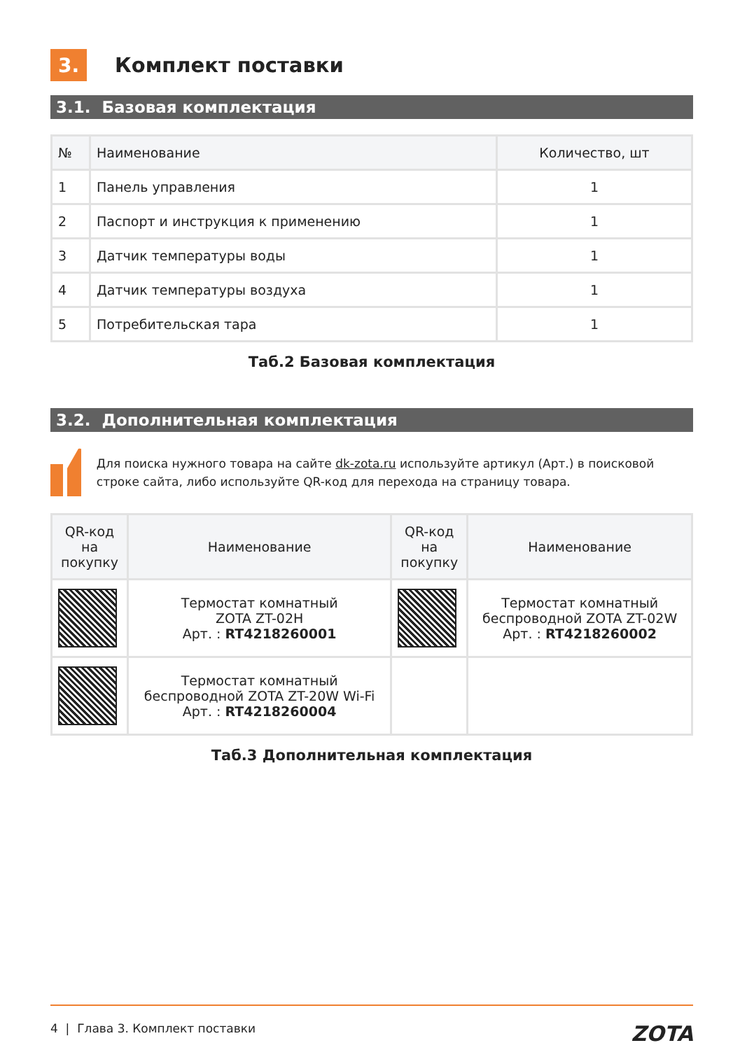3.
Комплект поставки
3.1. Базовая комплектация
| № | Наименование | Количество, шт |
| --- | --- | --- |
| 1 | Панель управления | 1 |
| 2 | Паспорт и инструкция к применению | 1 |
| 3 | Датчик температуры воды | 1 |
| 4 | Датчик температуры воздуха | 1 |
| 5 | Потребительская тара | 1 |
Таб.2 Базовая комплектация
3.2. Дополнительная комплектация
Для поиска нужного товара на сайте dk-zota.ru используйте артикул (Арт.) в поисковой строке сайта, либо используйте QR-код для перехода на страницу товара.
| QR-код на покупку | Наименование | QR-код на покупку | Наименование |
| --- | --- | --- | --- |
| | Термостат комнатный ZOTA ZT-02H Арт. : RT4218260001 | | Термостат комнатный беспроводной ZOTA ZT-02W Арт. : RT4218260002 |
| | Термостат комнатный беспроводной ZOTA ZT-20W Wi-Fi Арт. : RT4218260004 | | |
Таб.3 Дополнительная комплектация
4 | Глава 3. Комплект поставки ZOTA